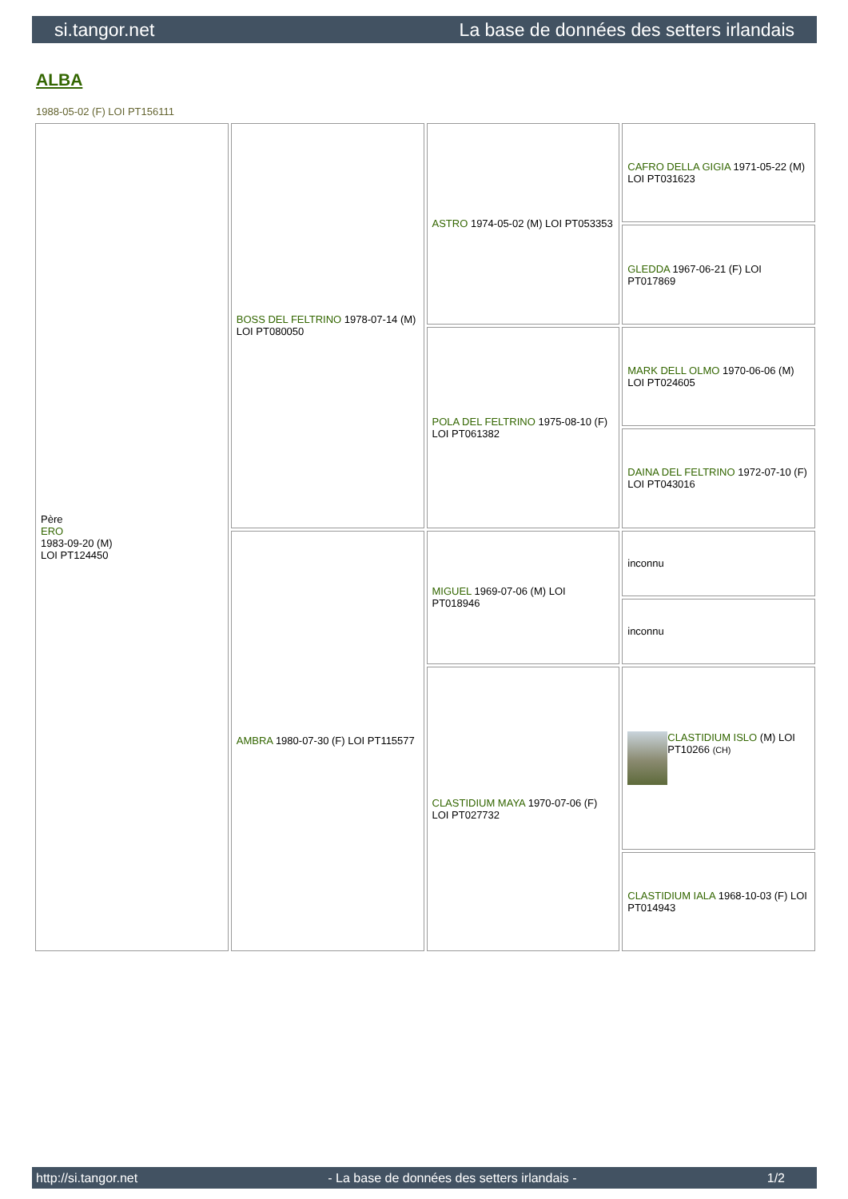si.tangor.net La base de données des setters irlandais
ALBA
1988-05-02 (F) LOI PT156111
| Père ERO 1983-09-20 (M) LOI PT124450 | BOSS DEL FELTRINO 1978-07-14 (M) LOI PT080050 | ASTRO 1974-05-02 (M) LOI PT053353 | CAFRO DELLA GIGIA 1971-05-22 (M) LOI PT031623 |
| | | | GLEDDA 1967-06-21 (F) LOI PT017869 |
| | | POLA DEL FELTRINO 1975-08-10 (F) LOI PT061382 | MARK DELL OLMO 1970-06-06 (M) LOI PT024605 |
| | | | DAINA DEL FELTRINO 1972-07-10 (F) LOI PT043016 |
| | AMBRA 1980-07-30 (F) LOI PT115577 | MIGUEL 1969-07-06 (M) LOI PT018946 | inconnu |
| | | | inconnu |
| | | CLASTIDIUM MAYA 1970-07-06 (F) LOI PT027732 | CLASTIDIUM ISLO (M) LOI PT10266 (CH) |
| | | | CLASTIDIUM IALA 1968-10-03 (F) LOI PT014943 |
http://si.tangor.net - La base de données des setters irlandais - 1/2